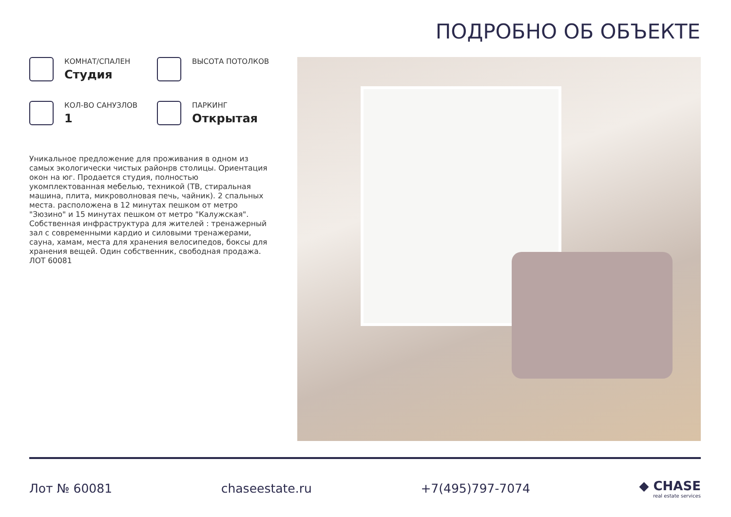ПОДРОБНО ОБ ОБЪЕКТЕ
КОМНАТ/СПАЛЕН
Студия
ВЫСОТА ПОТОЛКОВ
КОЛ-ВО САНУЗЛОВ
1
ПАРКИНГ
Открытая
Уникальное предложение для проживания в одном из самых экологически чистых районрв столицы. Ориентация окон на юг. Продается студия, полностью укомплектованная мебелью, техникой (ТВ, стиральная машина, плита, микроволновая печь, чайник). 2 спальных места. расположена в 12 минутах пешком от метро "Зюзино" и 15 минутах пешком от метро "Калужская". Собственная инфраструктура для жителей : тренажерный зал с современными кардио и силовыми тренажерами, сауна, хамам, места для хранения велосипедов, боксы для хранения вещей. Один собственник, свободная продажа. ЛОТ 60081
Лот № 60081 chaseestate.ru +7(495)797-7074 ◆ CHASE
real estate services